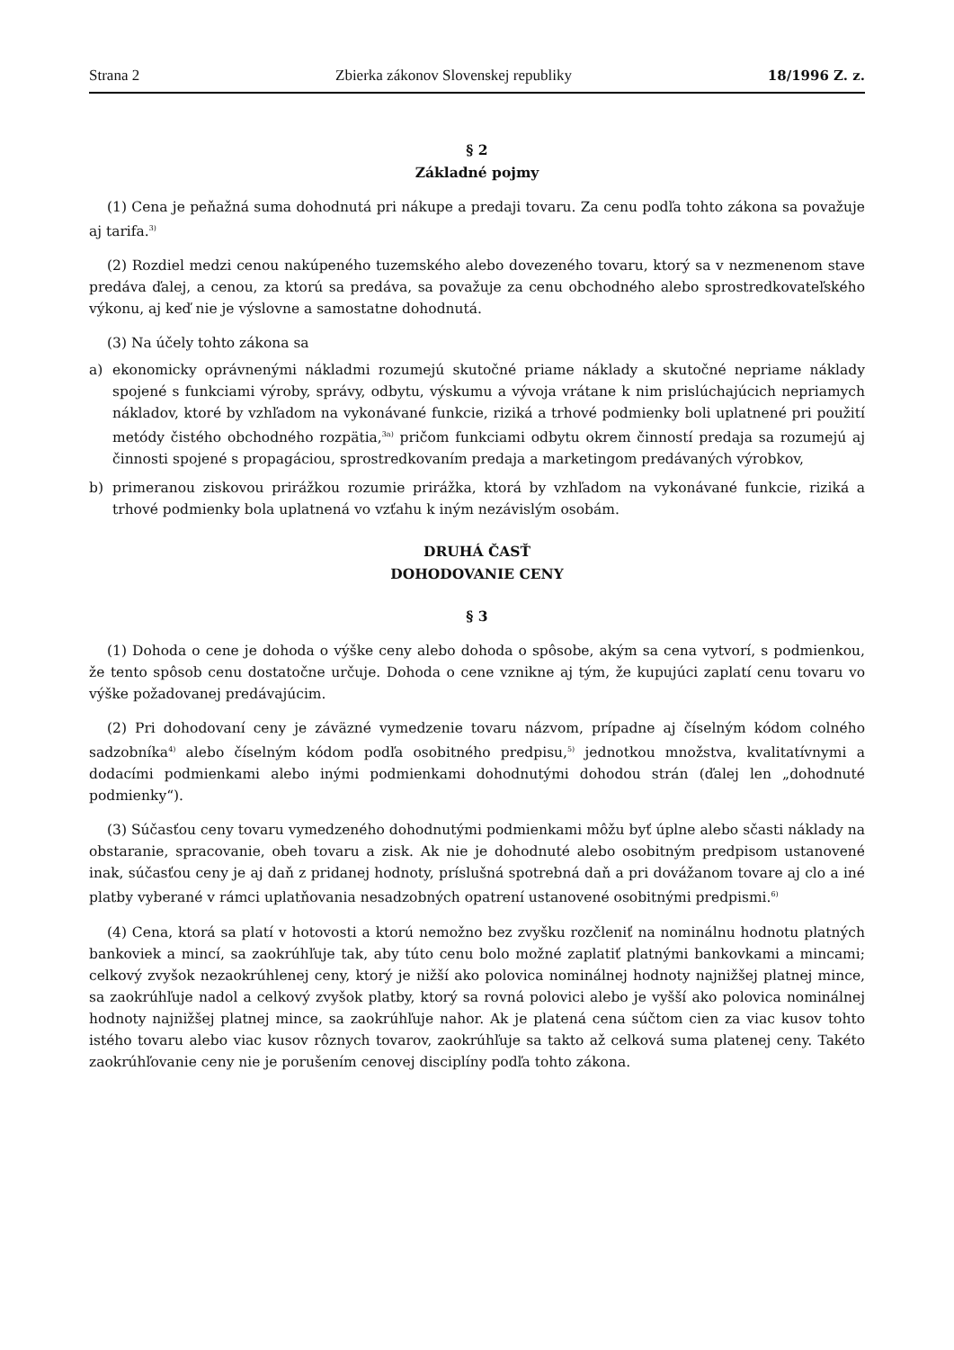Strana 2 Zbierka zákonov Slovenskej republiky 18/1996 Z. z.
§ 2
Základné pojmy
(1) Cena je peňažná suma dohodnutá pri nákupe a predaji tovaru. Za cenu podľa tohto zákona sa považuje aj tarifa.<sup>3)</sup>
(2) Rozdiel medzi cenou nakúpeného tuzemského alebo dovezeného tovaru, ktorý sa v nezmenenom stave predáva ďalej, a cenou, za ktorú sa predáva, sa považuje za cenu obchodného alebo sprostredkovateľského výkonu, aj keď nie je výslovne a samostatne dohodnutá.
(3) Na účely tohto zákona sa
a) ekonomicky oprávnenými nákladmi rozumejú skutočné priame náklady a skutočné nepriame náklady spojené s funkciami výroby, správy, odbytu, výskumu a vývoja vrátane k nim prislúchajúcich nepriamych nákladov, ktoré by vzhľadom na vykonávané funkcie, riziká a trhové podmienky boli uplatnené pri použití metódy čistého obchodného rozpätia,<sup>3a)</sup> pričom funkciami odbytu okrem činností predaja sa rozumejú aj činnosti spojené s propagáciou, sprostredkovaním predaja a marketingom predávaných výrobkov,
b) primeranou ziskovou prirážkou rozumie prirážka, ktorá by vzhľadom na vykonávané funkcie, riziká a trhové podmienky bola uplatnená vo vzťahu k iným nezávislým osobám.
DRUHÁ ČASŤ
DOHODOVANIE CENY
§ 3
(1) Dohoda o cene je dohoda o výške ceny alebo dohoda o spôsobe, akým sa cena vytvorí, s podmienkou, že tento spôsob cenu dostatočne určuje. Dohoda o cene vznikne aj tým, že kupujúci zaplatí cenu tovaru vo výške požadovanej predávajúcim.
(2) Pri dohodovaní ceny je záväzné vymedzenie tovaru názvom, prípadne aj číselným kódom colného sadzobníka<sup>4)</sup> alebo číselným kódom podľa osobitného predpisu,<sup>5)</sup> jednotkou množstva, kvalitatívnymi a dodacími podmienkami alebo inými podmienkami dohodnutými dohodou strán (ďalej len „dohodnuté podmienky“).
(3) Súčasťou ceny tovaru vymedzeného dohodnutými podmienkami môžu byť úplne alebo sčasti náklady na obstaranie, spracovanie, obeh tovaru a zisk. Ak nie je dohodnuté alebo osobitným predpisom ustanovené inak, súčasťou ceny je aj daň z pridanej hodnoty, príslušná spotrebná daň a pri dovážanom tovare aj clo a iné platby vyberané v rámci uplatňovania nesadzobných opatrení ustanovené osobitnými predpismi.<sup>6)</sup>
(4) Cena, ktorá sa platí v hotovosti a ktorú nemožno bez zvyšku rozčleniť na nominálnu hodnotu platných bankoviek a mincí, sa zaokrúhľuje tak, aby túto cenu bolo možné zaplatiť platnými bankovkami a mincami; celkový zvyšok nezaokrúhlenej ceny, ktorý je nižší ako polovica nominálnej hodnoty najnižšej platnej mince, sa zaokrúhľuje nadol a celkový zvyšok platby, ktorý sa rovná polovici alebo je vyšší ako polovica nominálnej hodnoty najnižšej platnej mince, sa zaokrúhľuje nahor. Ak je platená cena súčtom cien za viac kusov tohto istého tovaru alebo viac kusov rôznych tovarov, zaokrúhľuje sa takto až celková suma platenej ceny. Takéto zaokrúhľovanie ceny nie je porušením cenovej disciplíny podľa tohto zákona.